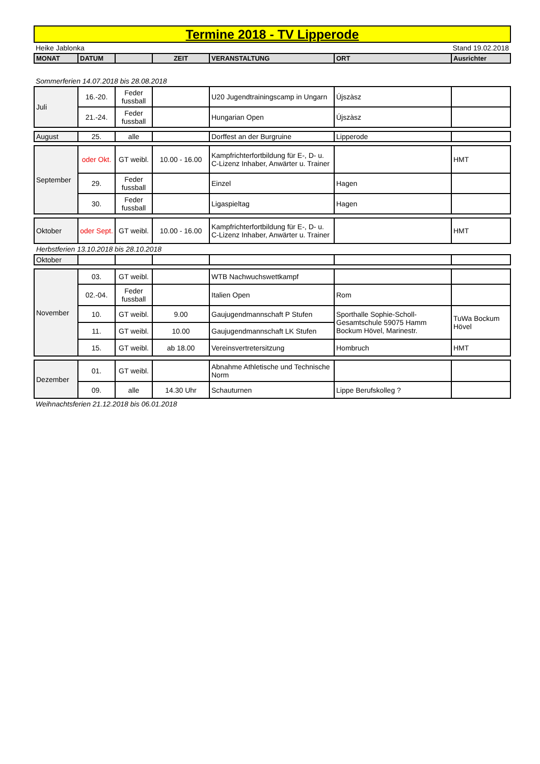Termine 2018 - TV Lipperode
Heike Jablonka Stand 19.02.2018
| MONAT | DATUM | | ZEIT | VERANSTALTUNG | ORT | Ausrichter |
| --- | --- | --- | --- | --- | --- | --- |
Sommerferien 14.07.2018 bis 28.08.2018
| Juli | 16.-20. | Feder fussball | | U20 Jugendtrainingscamp in Ungarn | Újszàsz | |
| | 21.-24. | Feder fussball | | Hungarian Open | Újszàsz | |
| August | 25. | alle | | Dorffest an der Burgruine | Lipperode | |
| September | oder Okt. | GT weibl. | 10.00 - 16.00 | Kampfrichterfortbildung für E-, D- u. C-Lizenz Inhaber, Anwärter u. Trainer | | HMT |
| | 29. | Feder fussball | | Einzel | Hagen | |
| | 30. | Feder fussball | | Ligaspieltag | Hagen | |
| Oktober | oder Sept. | GT weibl. | 10.00 - 16.00 | Kampfrichterfortbildung für E-, D- u. C-Lizenz Inhaber, Anwärter u. Trainer | | HMT |
| Herbstferien 13.10.2018 bis 28.10.2018 | | | | | | |
| Oktober | | | | | | |
| November | 03. | GT weibl. | | WTB Nachwuchswettkampf | | |
| | 02.-04. | Feder fussball | | Italien Open | Rom | |
| | 10. | GT weibl. | 9.00 | Gaujugendmannschaft P Stufen | Sporthalle Sophie-Scholl-Gesamtschule 59075 Hamm Bockum Hövel, Marinestr. | TuWa Bockum Hövel |
| | 11. | GT weibl. | 10.00 | Gaujugendmannschaft LK Stufen | | |
| | 15. | GT weibl. | ab 18.00 | Vereinsvertretersitzung | Hombruch | HMT |
| Dezember | 01. | GT weibl. | | Abnahme Athletische und Technische Norm | | |
| | 09. | alle | 14.30 Uhr | Schauturnen | Lippe Berufskolleg ? | |
Weihnachtsferien 21.12.2018 bis 06.01.2018